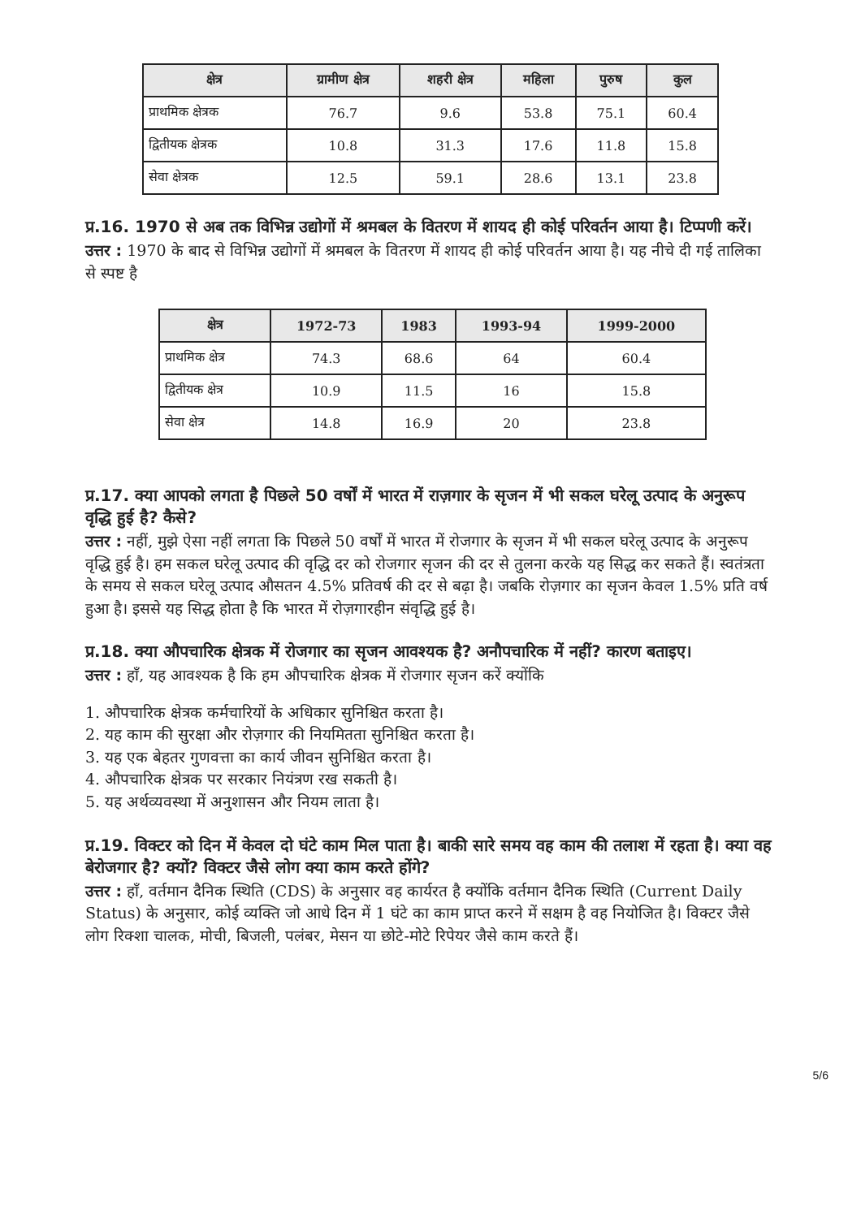| क्षेत्र | ग्रामीण क्षेत्र | शहरी क्षेत्र | महिला | पुरुष | कुल |
| --- | --- | --- | --- | --- | --- |
| प्राथमिक क्षेत्रक | 76.7 | 9.6 | 53.8 | 75.1 | 60.4 |
| द्वितीयक क्षेत्रक | 10.8 | 31.3 | 17.6 | 11.8 | 15.8 |
| सेवा क्षेत्रक | 12.5 | 59.1 | 28.6 | 13.1 | 23.8 |
प्र.16. 1970 से अब तक विभिन्न उद्योगों में श्रमबल के वितरण में शायद ही कोई परिवर्तन आया है। टिप्पणी करें।
उत्तर : 1970 के बाद से विभिन्न उद्योगों में श्रमबल के वितरण में शायद ही कोई परिवर्तन आया है। यह नीचे दी गई तालिका से स्पष्ट है
| क्षेत्र | 1972-73 | 1983 | 1993-94 | 1999-2000 |
| --- | --- | --- | --- | --- |
| प्राथमिक क्षेत्र | 74.3 | 68.6 | 64 | 60.4 |
| द्वितीयक क्षेत्र | 10.9 | 11.5 | 16 | 15.8 |
| सेवा क्षेत्र | 14.8 | 16.9 | 20 | 23.8 |
प्र.17. क्या आपको लगता है पिछले 50 वर्षों में भारत में राज़गार के सृजन में भी सकल घरेलू उत्पाद के अनुरूप वृद्धि हुई है? कैसे?
उत्तर : नहीं, मुझे ऐसा नहीं लगता कि पिछले 50 वर्षों में भारत में रोजगार के सृजन में भी सकल घरेलू उत्पाद के अनुरूप वृद्धि हुई है। हम सकल घरेलू उत्पाद की वृद्धि दर को रोजगार सृजन की दर से तुलना करके यह सिद्ध कर सकते हैं। स्वतंत्रता के समय से सकल घरेलू उत्पाद औसतन 4.5% प्रतिवर्ष की दर से बढ़ा है। जबकि रोज़गार का सृजन केवल 1.5% प्रति वर्ष हुआ है। इससे यह सिद्ध होता है कि भारत में रोज़गारहीन संवृद्धि हुई है।
प्र.18. क्या औपचारिक क्षेत्रक में रोजगार का सृजन आवश्यक है? अनौपचारिक में नहीं? कारण बताइए।
उत्तर : हाँ, यह आवश्यक है कि हम औपचारिक क्षेत्रक में रोजगार सृजन करें क्योंकि
1. औपचारिक क्षेत्रक कर्मचारियों के अधिकार सुनिश्चित करता है।
2. यह काम की सुरक्षा और रोज़गार की नियमितता सुनिश्चित करता है।
3. यह एक बेहतर गुणवत्ता का कार्य जीवन सुनिश्चित करता है।
4. औपचारिक क्षेत्रक पर सरकार नियंत्रण रख सकती है।
5. यह अर्थव्यवस्था में अनुशासन और नियम लाता है।
प्र.19. विक्टर को दिन में केवल दो घंटे काम मिल पाता है। बाकी सारे समय वह काम की तलाश में रहता है। क्या वह बेरोजगार है? क्यों? विक्टर जैसे लोग क्या काम करते होंगे?
उत्तर : हाँ, वर्तमान दैनिक स्थिति (CDS) के अनुसार वह कार्यरत है क्योंकि वर्तमान दैनिक स्थिति (Current Daily Status) के अनुसार, कोई व्यक्ति जो आधे दिन में 1 घंटे का काम प्राप्त करने में सक्षम है वह नियोजित है। विक्टर जैसे लोग रिक्शा चालक, मोची, बिजली, पलंबर, मेसन या छोटे-मोटे रिपेयर जैसे काम करते हैं।
5/6